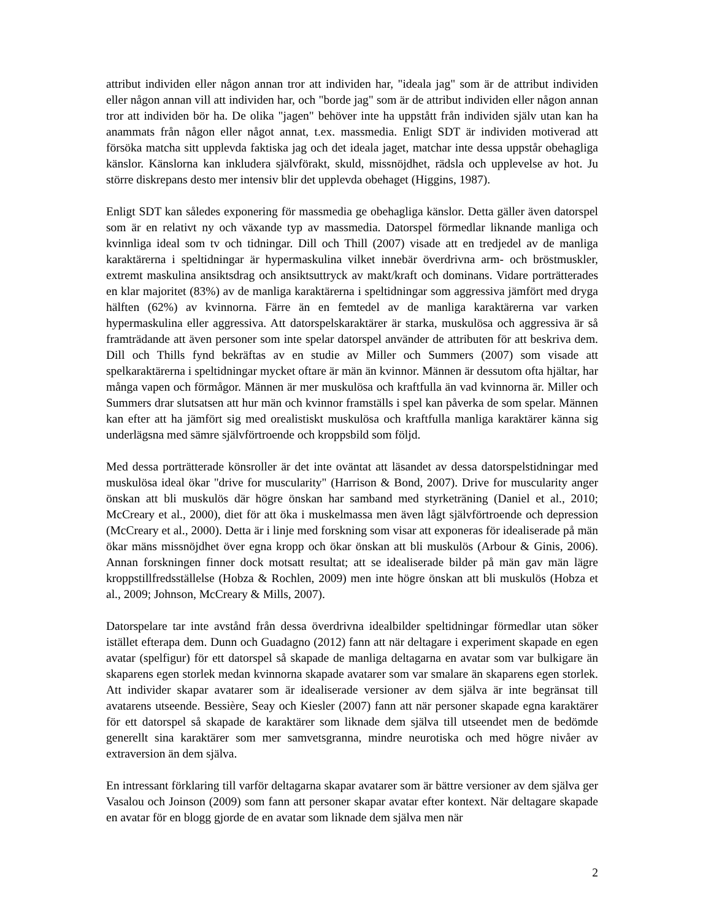attribut individen eller någon annan tror att individen har, "ideala jag" som är de attribut individen eller någon annan vill att individen har, och "borde jag" som är de attribut individen eller någon annan tror att individen bör ha. De olika "jagen" behöver inte ha uppstått från individen själv utan kan ha anammats från någon eller något annat, t.ex. massmedia. Enligt SDT är individen motiverad att försöka matcha sitt upplevda faktiska jag och det ideala jaget, matchar inte dessa uppstår obehagliga känslor. Känslorna kan inkludera självförakt, skuld, missnöjdhet, rädsla och upplevelse av hot. Ju större diskrepans desto mer intensiv blir det upplevda obehaget (Higgins, 1987).
Enligt SDT kan således exponering för massmedia ge obehagliga känslor. Detta gäller även datorspel som är en relativt ny och växande typ av massmedia. Datorspel förmedlar liknande manliga och kvinnliga ideal som tv och tidningar. Dill och Thill (2007) visade att en tredjedel av de manliga karaktärerna i speltidningar är hypermaskulina vilket innebär överdrivna arm- och bröstmuskler, extremt maskulina ansiktsdrag och ansiktsuttryck av makt/kraft och dominans. Vidare porträtterades en klar majoritet (83%) av de manliga karaktärerna i speltidningar som aggressiva jämfört med dryga hälften (62%) av kvinnorna. Färre än en femtedel av de manliga karaktärerna var varken hypermaskulina eller aggressiva. Att datorspelskaraktärer är starka, muskulösa och aggressiva är så framträdande att även personer som inte spelar datorspel använder de attributen för att beskriva dem. Dill och Thills fynd bekräftas av en studie av Miller och Summers (2007) som visade att spelkaraktärerna i speltidningar mycket oftare är män än kvinnor. Männen är dessutom ofta hjältar, har många vapen och förmågor. Männen är mer muskulösa och kraftfulla än vad kvinnorna är. Miller och Summers drar slutsatsen att hur män och kvinnor framställs i spel kan påverka de som spelar. Männen kan efter att ha jämfört sig med orealistiskt muskulösa och kraftfulla manliga karaktärer känna sig underlägsna med sämre självförtroende och kroppsbild som följd.
Med dessa porträtterade könsroller är det inte oväntat att läsandet av dessa datorspelstidningar med muskulösa ideal ökar "drive for muscularity" (Harrison & Bond, 2007). Drive for muscularity anger önskan att bli muskulös där högre önskan har samband med styrketräning (Daniel et al., 2010; McCreary et al., 2000), diet för att öka i muskelmassa men även lågt självförtroende och depression (McCreary et al., 2000). Detta är i linje med forskning som visar att exponeras för idealiserade på män ökar mäns missnöjdhet över egna kropp och ökar önskan att bli muskulös (Arbour & Ginis, 2006). Annan forskningen finner dock motsatt resultat; att se idealiserade bilder på män gav män lägre kroppstillfredsställelse (Hobza & Rochlen, 2009) men inte högre önskan att bli muskulös (Hobza et al., 2009; Johnson, McCreary & Mills, 2007).
Datorspelare tar inte avstånd från dessa överdrivna idealbilder speltidningar förmedlar utan söker istället efterapa dem. Dunn och Guadagno (2012) fann att när deltagare i experiment skapade en egen avatar (spelfigur) för ett datorspel så skapade de manliga deltagarna en avatar som var bulkigare än skaparens egen storlek medan kvinnorna skapade avatarer som var smalare än skaparens egen storlek. Att individer skapar avatarer som är idealiserade versioner av dem själva är inte begränsat till avatarens utseende. Bessière, Seay och Kiesler (2007) fann att när personer skapade egna karaktärer för ett datorspel så skapade de karaktärer som liknade dem själva till utseendet men de bedömde generellt sina karaktärer som mer samvetsgranna, mindre neurotiska och med högre nivåer av extraversion än dem själva.
En intressant förklaring till varför deltagarna skapar avatarer som är bättre versioner av dem själva ger Vasalou och Joinson (2009) som fann att personer skapar avatar efter kontext. När deltagare skapade en avatar för en blogg gjorde de en avatar som liknade dem själva men när
2